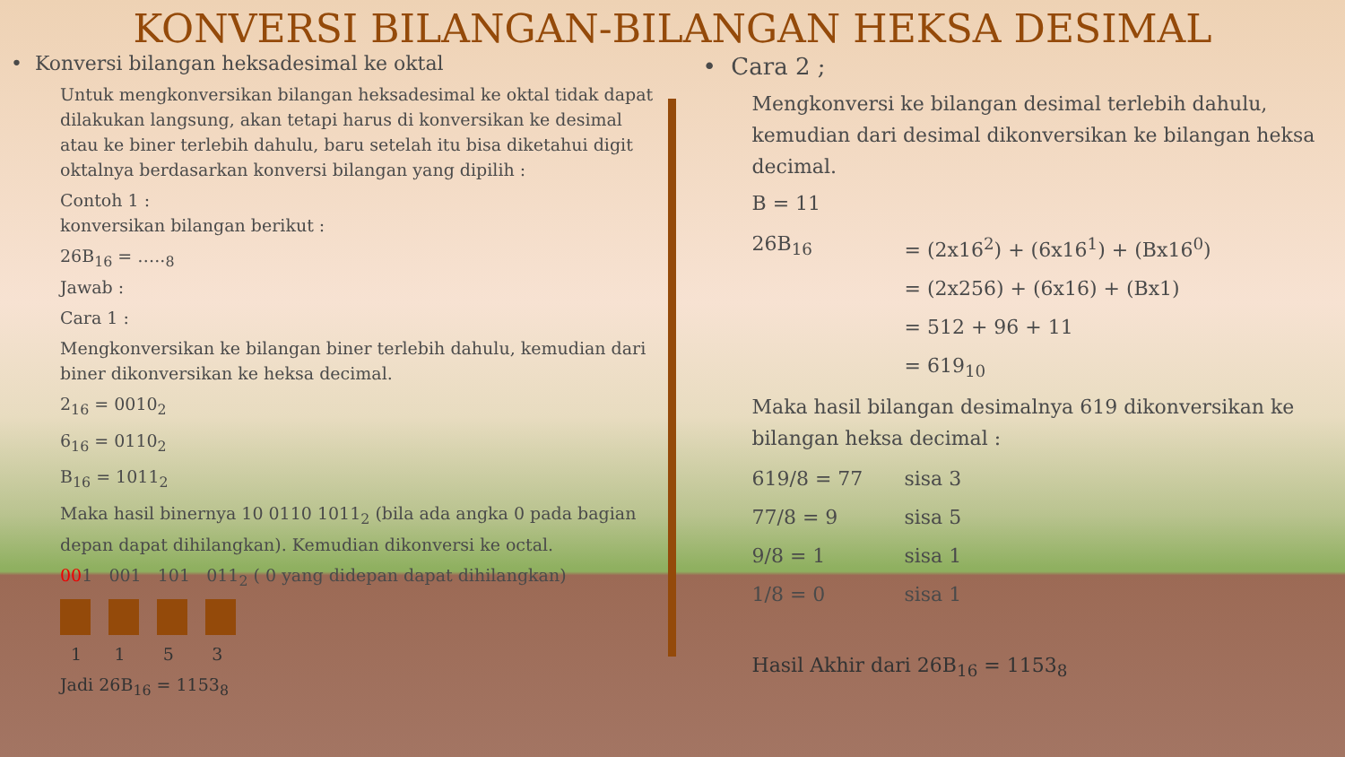KONVERSI BILANGAN-BILANGAN HEKSA DESIMAL
• Konversi bilangan heksadesimal ke oktal
Untuk mengkonversikan bilangan heksadesimal ke oktal tidak dapat dilakukan langsung, akan tetapi harus di konversikan ke desimal atau ke biner terlebih dahulu, baru setelah itu bisa diketahui digit oktalnya berdasarkan konversi bilangan yang dipilih :
Contoh 1 :
konversikan bilangan berikut :
26B<sub>16</sub> = …..<sub>8</sub>
Jawab :
Cara 1 :
Mengkonversikan ke bilangan biner terlebih dahulu, kemudian dari biner dikonversikan ke heksa decimal.
2<sub>16</sub> = 0010<sub>2</sub>
6<sub>16</sub> = 0110<sub>2</sub>
B<sub>16</sub> = 1011<sub>2</sub>
Maka hasil binernya 10 0110 1011<sub>2</sub> (bila ada angka 0 pada bagian depan dapat dihilangkan). Kemudian dikonversi ke octal.
001 001 101 011<sub>2</sub> ( 0 yang didepan dapat dihilangkan)
1 1 5 3
Jadi 26B<sub>16</sub> = 1153<sub>8</sub>
• Cara 2 ;
Mengkonversi ke bilangan desimal terlebih dahulu, kemudian dari desimal dikonversikan ke bilangan heksa decimal.
B = 11
| 26B<sub>16</sub> | = (2x16<sup>2</sup>) + (6x16<sup>1</sup>) + (Bx16<sup>0</sup>) |
| | = (2x256) + (6x16) + (Bx1) |
| | = 512 + 96 + 11 |
| | = 619<sub>10</sub> |
Maka hasil bilangan desimalnya 619 dikonversikan ke bilangan heksa decimal :
| 619/8 = 77 | sisa 3 |
| 77/8 = 9 | sisa 5 |
| 9/8 = 1 | sisa 1 |
| 1/8 = 0 | sisa 1 |
Hasil Akhir dari 26B<sub>16</sub> = 1153<sub>8</sub>